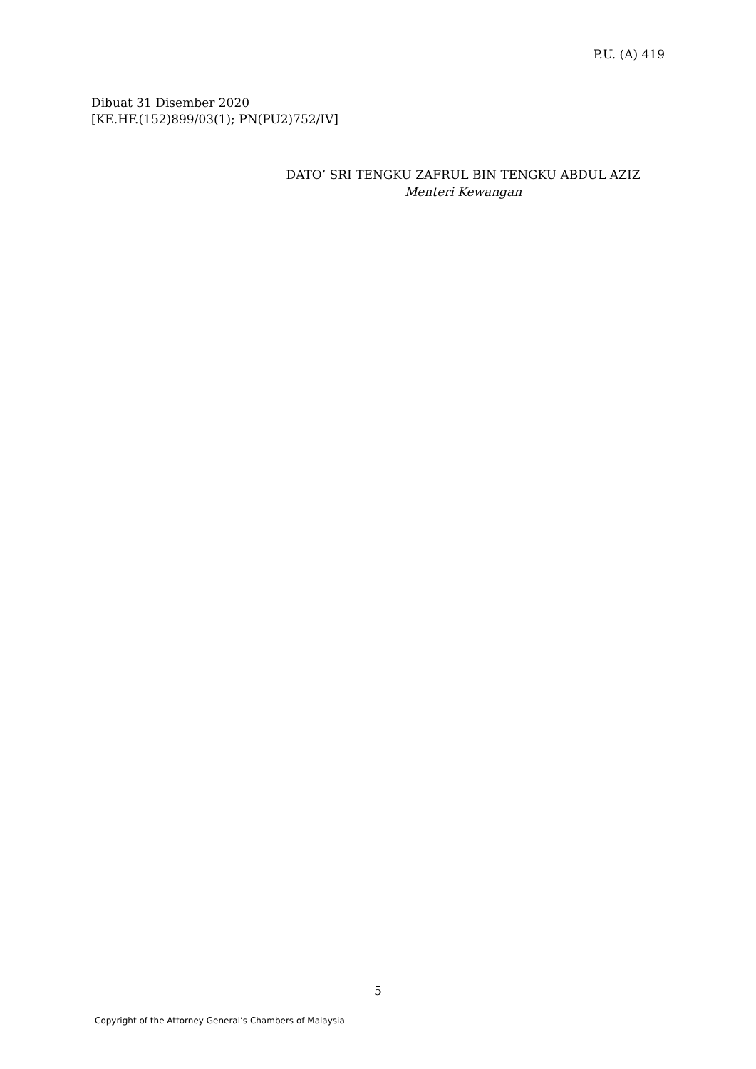P.U. (A) 419
Dibuat 31 Disember 2020
[KE.HF.(152)899/03(1); PN(PU2)752/IV]
DATO’ SRI TENGKU ZAFRUL BIN TENGKU ABDUL AZIZ
Menteri Kewangan
5
Copyright of the Attorney General’s Chambers of Malaysia